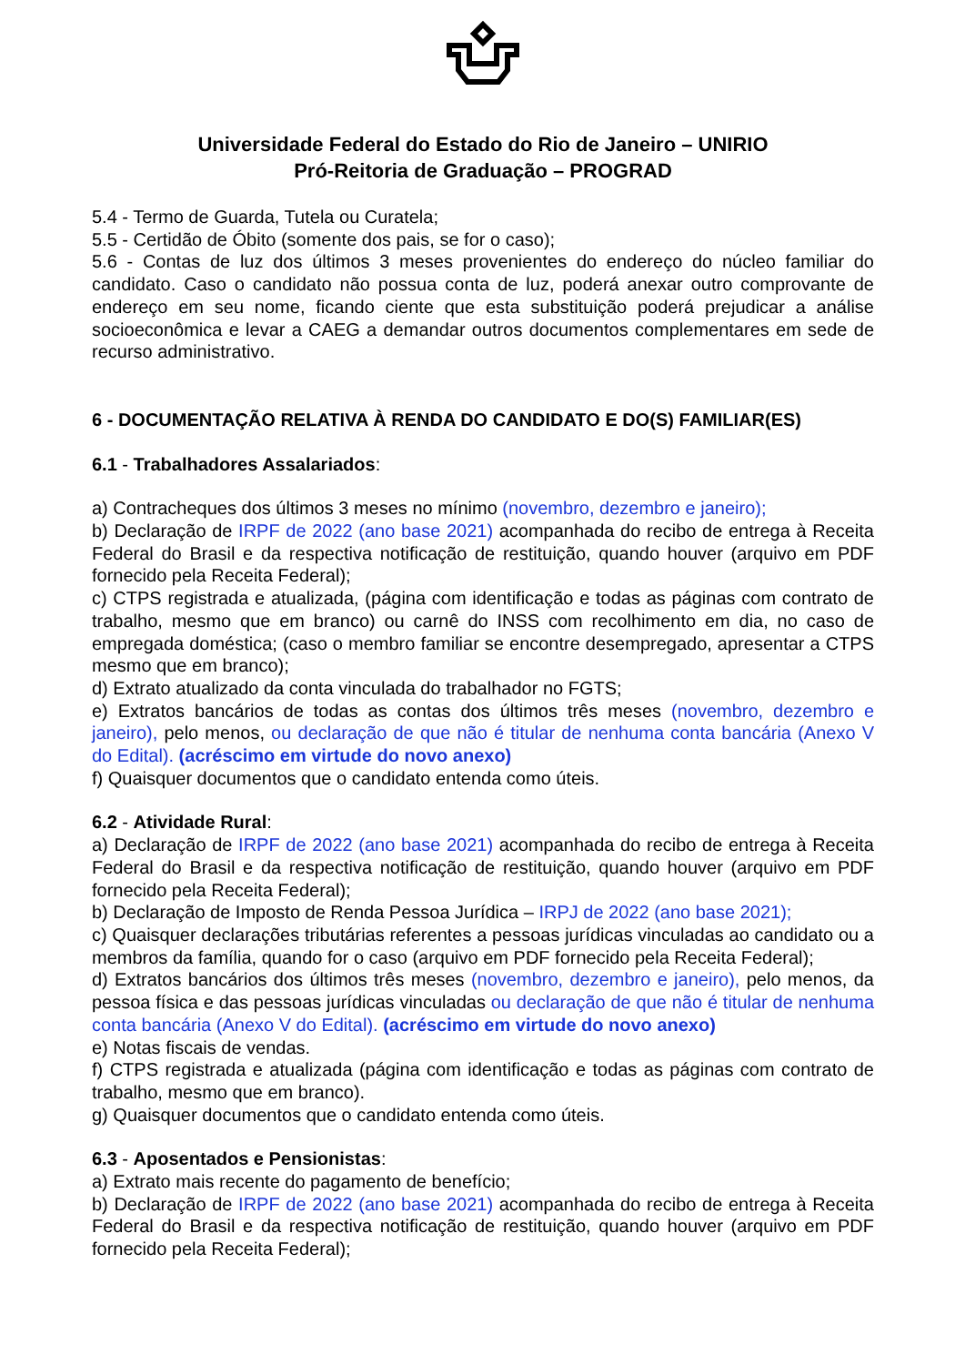Universidade Federal do Estado do Rio de Janeiro – UNIRIO
Pró-Reitoria de Graduação – PROGRAD
5.4 - Termo de Guarda, Tutela ou Curatela;
5.5 - Certidão de Óbito (somente dos pais, se for o caso);
5.6 - Contas de luz dos últimos 3 meses provenientes do endereço do núcleo familiar do candidato. Caso o candidato não possua conta de luz, poderá anexar outro comprovante de endereço em seu nome, ficando ciente que esta substituição poderá prejudicar a análise socioeconômica e levar a CAEG a demandar outros documentos complementares em sede de recurso administrativo.
6 - DOCUMENTAÇÃO RELATIVA À RENDA DO CANDIDATO E DO(S) FAMILIAR(ES)
6.1 - Trabalhadores Assalariados:
a) Contracheques dos últimos 3 meses no mínimo (novembro, dezembro e janeiro);
b) Declaração de IRPF de 2022 (ano base 2021) acompanhada do recibo de entrega à Receita Federal do Brasil e da respectiva notificação de restituição, quando houver (arquivo em PDF fornecido pela Receita Federal);
c) CTPS registrada e atualizada, (página com identificação e todas as páginas com contrato de trabalho, mesmo que em branco) ou carnê do INSS com recolhimento em dia, no caso de empregada doméstica; (caso o membro familiar se encontre desempregado, apresentar a CTPS mesmo que em branco);
d) Extrato atualizado da conta vinculada do trabalhador no FGTS;
e) Extratos bancários de todas as contas dos últimos três meses (novembro, dezembro e janeiro), pelo menos, ou declaração de que não é titular de nenhuma conta bancária (Anexo V do Edital). (acréscimo em virtude do novo anexo)
f) Quaisquer documentos que o candidato entenda como úteis.
6.2 - Atividade Rural:
a) Declaração de IRPF de 2022 (ano base 2021) acompanhada do recibo de entrega à Receita Federal do Brasil e da respectiva notificação de restituição, quando houver (arquivo em PDF fornecido pela Receita Federal);
b) Declaração de Imposto de Renda Pessoa Jurídica – IRPJ de 2022 (ano base 2021);
c) Quaisquer declarações tributárias referentes a pessoas jurídicas vinculadas ao candidato ou a membros da família, quando for o caso (arquivo em PDF fornecido pela Receita Federal);
d) Extratos bancários dos últimos três meses (novembro, dezembro e janeiro), pelo menos, da pessoa física e das pessoas jurídicas vinculadas ou declaração de que não é titular de nenhuma conta bancária (Anexo V do Edital). (acréscimo em virtude do novo anexo)
e) Notas fiscais de vendas.
f) CTPS registrada e atualizada (página com identificação e todas as páginas com contrato de trabalho, mesmo que em branco).
g) Quaisquer documentos que o candidato entenda como úteis.
6.3 - Aposentados e Pensionistas:
a) Extrato mais recente do pagamento de benefício;
b) Declaração de IRPF de 2022 (ano base 2021) acompanhada do recibo de entrega à Receita Federal do Brasil e da respectiva notificação de restituição, quando houver (arquivo em PDF fornecido pela Receita Federal);